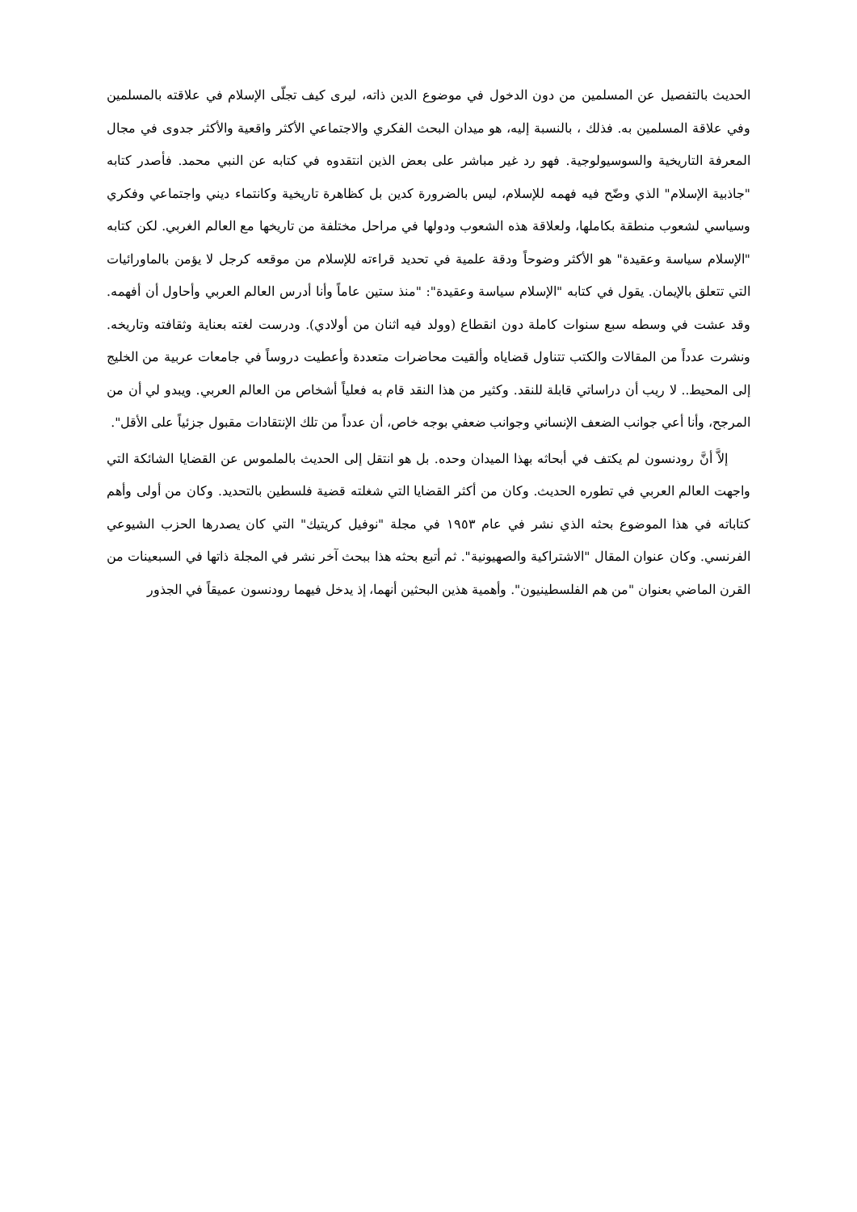الحديث بالتفصيل عن المسلمين من دون الدخول في موضوع الدين ذاته، ليرى كيف تجلّى الإسلام في علاقته بالمسلمين وفي علاقة المسلمين به. فذلك ، بالنسبة إليه، هو ميدان البحث الفكري والاجتماعي الأكثر واقعية والأكثر جدوى في مجال المعرفة التاريخية والسوسيولوجية. فهو رد غير مباشر على بعض الذين انتقدوه في كتابه عن النبي محمد. فأصدر كتابه "جاذبية الإسلام" الذي وضّح فيه فهمه للإسلام، ليس بالضرورة كدين بل كظاهرة تاريخية وكانتماء ديني واجتماعي وفكري وسياسي لشعوب منطقة بكاملها، ولعلاقة هذه الشعوب ودولها في مراحل مختلفة من تاريخها مع العالم الغربي. لكن كتابه "الإسلام سياسة وعقيدة" هو الأكثر وضوحاً ودقة علمية في تحديد قراءته للإسلام من موقعه كرجل لا يؤمن بالماورائيات التي تتعلق بالإيمان. يقول في كتابه "الإسلام سياسة وعقيدة": "منذ ستين عاماً وأنا أدرس العالم العربي وأحاول أن أفهمه. وقد عشت في وسطه سبع سنوات كاملة دون انقطاع (وولد فيه اثنان من أولادي). ودرست لغته بعناية وثقافته وتاريخه. ونشرت عدداً من المقالات والكتب تتناول قضاياه وألقيت محاضرات متعددة وأعطيت دروساً في جامعات عربية من الخليج إلى المحيط.. لا ريب أن دراساتي قابلة للنقد. وكثير من هذا النقد قام به فعلياً أشخاص من العالم العربي. ويبدو لي أن من المرجح، وأنا أعي جوانب الضعف الإنساني وجوانب ضعفي بوجه خاص، أن عدداً من تلك الإنتقادات مقبول جزئياً على الأقل".
إلاَّ أنَّ رودنسون لم يكتف في أبحاثه بهذا الميدان وحده. بل هو انتقل إلى الحديث بالملموس عن القضايا الشائكة التي واجهت العالم العربي في تطوره الحديث. وكان من أكثر القضايا التي شغلته قضية فلسطين بالتحديد. وكان من أولى وأهم كتاباته في هذا الموضوع بحثه الذي نشر في عام ١٩٥٣ في مجلة "نوفيل كريتيك" التي كان يصدرها الحزب الشيوعي الفرنسي. وكان عنوان المقال "الاشتراكية والصهيونية". ثم أتبع بحثه هذا ببحث آخر نشر في المجلة ذاتها في السبعينات من القرن الماضي بعنوان "من هم الفلسطينيون". وأهمية هذين البحثين أنهما، إذ يدخل فيهما رودنسون عميقاً في الجذور